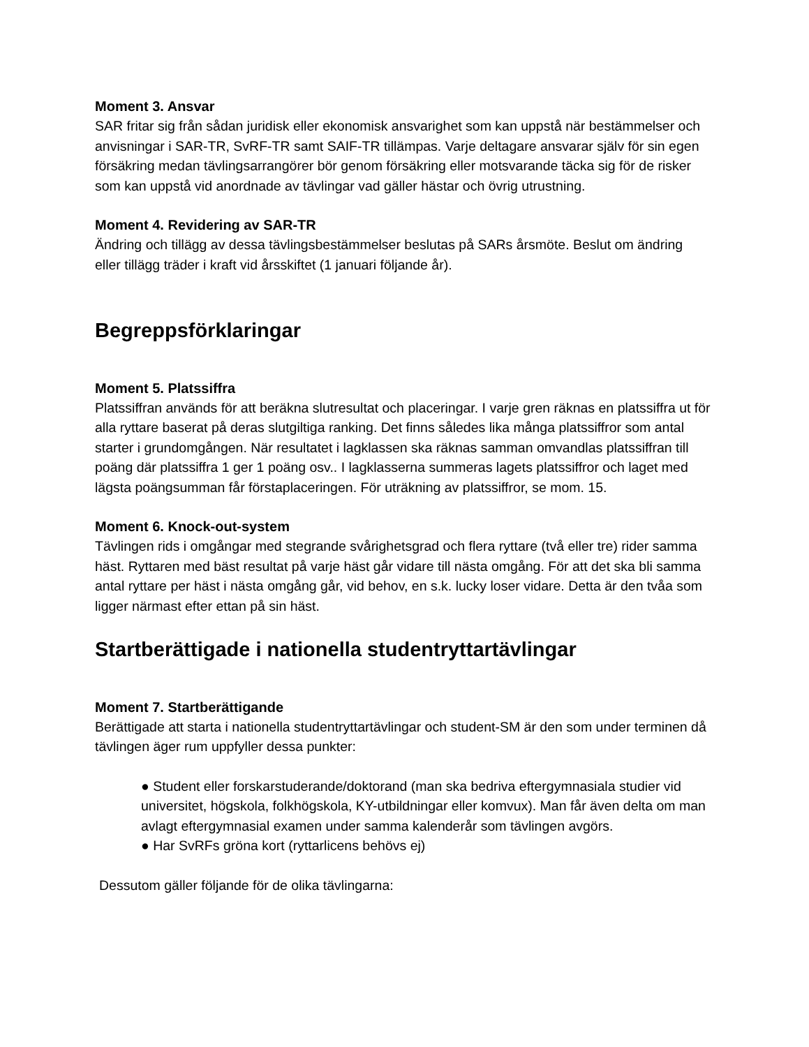Moment 3. Ansvar
SAR fritar sig från sådan juridisk eller ekonomisk ansvarighet som kan uppstå när bestämmelser och anvisningar i SAR-TR, SvRF-TR samt SAIF-TR tillämpas. Varje deltagare ansvarar själv för sin egen försäkring medan tävlingsarrangörer bör genom försäkring eller motsvarande täcka sig för de risker som kan uppstå vid anordnade av tävlingar vad gäller hästar och övrig utrustning.
Moment 4. Revidering av SAR-TR
Ändring och tillägg av dessa tävlingsbestämmelser beslutas på SARs årsmöte. Beslut om ändring eller tillägg träder i kraft vid årsskiftet (1 januari följande år).
Begreppsförklaringar
Moment 5. Platssiffra
Platssiffran används för att beräkna slutresultat och placeringar. I varje gren räknas en platssiffra ut för alla ryttare baserat på deras slutgiltiga ranking. Det finns således lika många platssiffror som antal starter i grundomgången. När resultatet i lagklassen ska räknas samman omvandlas platssiffran till poäng där platssiffra 1 ger 1 poäng osv.. I lagklasserna summeras lagets platssiffror och laget med lägsta poängsumman får förstaplaceringen. För uträkning av platssiffror, se mom. 15.
Moment 6. Knock-out-system
Tävlingen rids i omgångar med stegrande svårighetsgrad och flera ryttare (två eller tre) rider samma häst. Ryttaren med bäst resultat på varje häst går vidare till nästa omgång. För att det ska bli samma antal ryttare per häst i nästa omgång går, vid behov, en s.k. lucky loser vidare. Detta är den tvåa som ligger närmast efter ettan på sin häst.
Startberättigade i nationella studentryttartävlingar
Moment 7. Startberättigande
Berättigade att starta i nationella studentryttartävlingar och student-SM är den som under terminen då tävlingen äger rum uppfyller dessa punkter:
● Student eller forskarstuderande/doktorand (man ska bedriva eftergymnasiala studier vid universitet, högskola, folkhögskola, KY-utbildningar eller komvux). Man får även delta om man avlagt eftergymnasial examen under samma kalenderår som tävlingen avgörs.
● Har SvRFs gröna kort (ryttarlicens behövs ej)
Dessutom gäller följande för de olika tävlingarna: